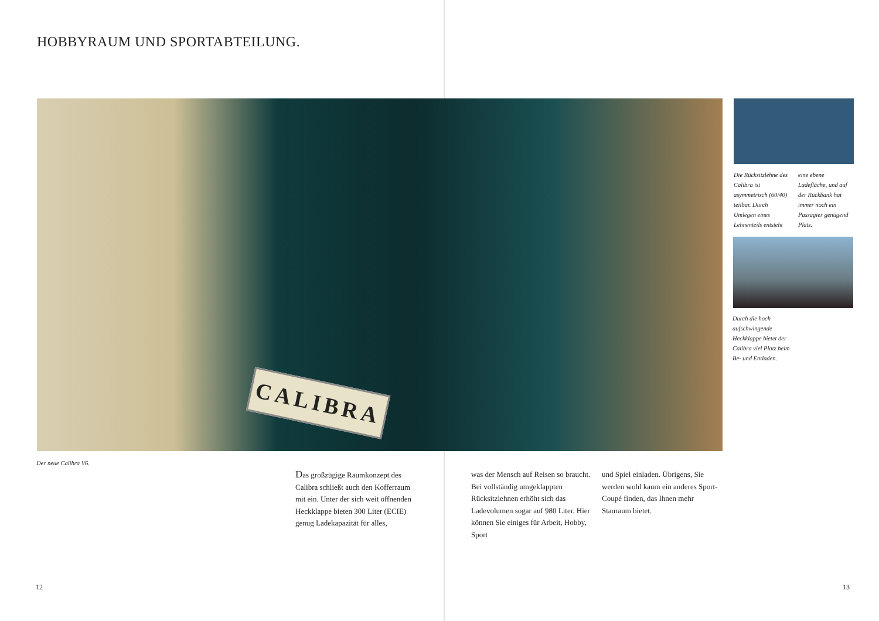HOBBYRAUM UND SPORTABTEILUNG.
CALIBRA
Der neue Calibra V6.
Die Rücksitzlehne des Calibra ist asymmetrisch (60/40) teilbar. Durch Umlegen eines Lehnenteils entsteht
eine ebene Ladefläche, und auf der Rückbank hat immer noch ein Passagier genügend Platz.
Durch die hoch aufschwingende Heckklappe bietet der Calibra viel Platz beim Be- und Entladen.
Das großzügige Raumkonzept des Calibra schließt auch den Kofferraum mit ein. Unter der sich weit öffnenden Heckklappe bieten 300 Liter (ECIE) genug Ladekapazität für alles,
was der Mensch auf Reisen so braucht. Bei vollständig umgeklappten Rücksitzlehnen erhöht sich das Ladevolumen sogar auf 980 Liter. Hier können Sie einiges für Arbeit, Hobby, Sport
und Spiel einladen. Übrigens, Sie werden wohl kaum ein anderes Sport-Coupé finden, das Ihnen mehr Stauraum bietet.
12 13